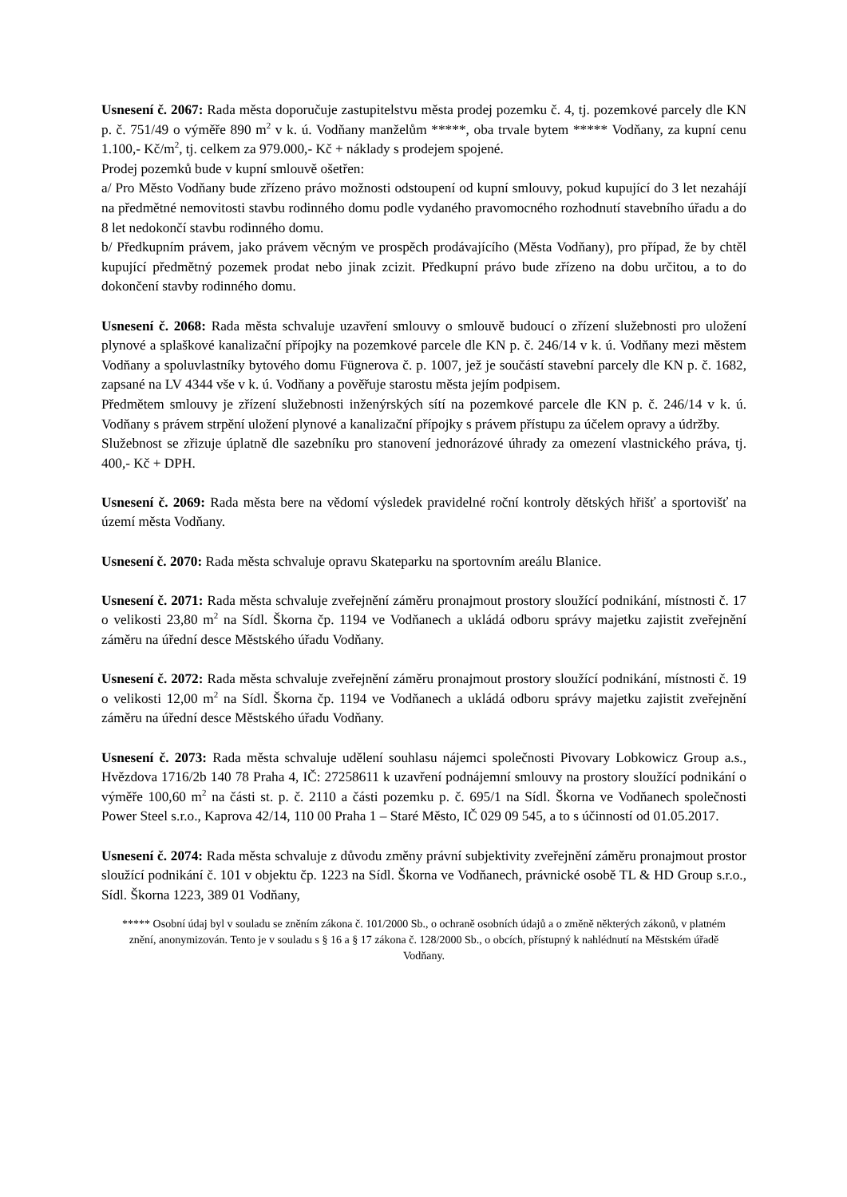Usnesení č. 2067: Rada města doporučuje zastupitelstvu města prodej pozemku č. 4, tj. pozemkové parcely dle KN p. č. 751/49 o výměře 890 m<sup>2</sup> v k. ú. Vodňany manželům *****, oba trvale bytem ***** Vodňany, za kupní cenu 1.100,- Kč/m<sup>2</sup>, tj. celkem za 979.000,- Kč + náklady s prodejem spojené.
Prodej pozemků bude v kupní smlouvě ošetřen:
a/ Pro Město Vodňany bude zřízeno právo možnosti odstoupení od kupní smlouvy, pokud kupující do 3 let nezahájí na předmětné nemovitosti stavbu rodinného domu podle vydaného pravomocného rozhodnutí stavebního úřadu a do 8 let nedokončí stavbu rodinného domu.
b/ Předkupním právem, jako právem věcným ve prospěch prodávajícího (Města Vodňany), pro případ, že by chtěl kupující předmětný pozemek prodat nebo jinak zcizit. Předkupní právo bude zřízeno na dobu určitou, a to do dokončení stavby rodinného domu.
Usnesení č. 2068: Rada města schvaluje uzavření smlouvy o smlouvě budoucí o zřízení služebnosti pro uložení plynové a splaškové kanalizační přípojky na pozemkové parcele dle KN p. č. 246/14 v k. ú. Vodňany mezi městem Vodňany a spoluvlastníky bytového domu Fügnerova č. p. 1007, jež je součástí stavební parcely dle KN p. č. 1682, zapsané na LV 4344 vše v k. ú. Vodňany a pověřuje starostu města jejím podpisem.
Předmětem smlouvy je zřízení služebnosti inženýrských sítí na pozemkové parcele dle KN p. č. 246/14 v k. ú. Vodňany s právem strpění uložení plynové a kanalizační přípojky s právem přístupu za účelem opravy a údržby.
Služebnost se zřizuje úplatně dle sazebníku pro stanovení jednorázové úhrady za omezení vlastnického práva, tj. 400,- Kč + DPH.
Usnesení č. 2069: Rada města bere na vědomí výsledek pravidelné roční kontroly dětských hřišť a sportovišť na území města Vodňany.
Usnesení č. 2070: Rada města schvaluje opravu Skateparku na sportovním areálu Blanice.
Usnesení č. 2071: Rada města schvaluje zveřejnění záměru pronajmout prostory sloužící podnikání, místnosti č. 17 o velikosti 23,80 m<sup>2</sup> na Sídl. Škorna čp. 1194 ve Vodňanech a ukládá odboru správy majetku zajistit zveřejnění záměru na úřední desce Městského úřadu Vodňany.
Usnesení č. 2072: Rada města schvaluje zveřejnění záměru pronajmout prostory sloužící podnikání, místnosti č. 19 o velikosti 12,00 m<sup>2</sup> na Sídl. Škorna čp. 1194 ve Vodňanech a ukládá odboru správy majetku zajistit zveřejnění záměru na úřední desce Městského úřadu Vodňany.
Usnesení č. 2073: Rada města schvaluje udělení souhlasu nájemci společnosti Pivovary Lobkowicz Group a.s., Hvězdova 1716/2b 140 78 Praha 4, IČ: 27258611 k uzavření podnájemní smlouvy na prostory sloužící podnikání o výměře 100,60 m<sup>2</sup> na části st. p. č. 2110 a části pozemku p. č. 695/1 na Sídl. Škorna ve Vodňanech společnosti Power Steel s.r.o., Kaprova 42/14, 110 00 Praha 1 – Staré Město, IČ 029 09 545, a to s účinností od 01.05.2017.
Usnesení č. 2074: Rada města schvaluje z důvodu změny právní subjektivity zveřejnění záměru pronajmout prostor sloužící podnikání č. 101 v objektu čp. 1223 na Sídl. Škorna ve Vodňanech, právnické osobě TL & HD Group s.r.o., Sídl. Škorna 1223, 389 01 Vodňany,
***** Osobní údaj byl v souladu se zněním zákona č. 101/2000 Sb., o ochraně osobních údajů a o změně některých zákonů, v platném znění, anonymizován. Tento je v souladu s § 16 a § 17 zákona č. 128/2000 Sb., o obcích, přístupný k nahlédnutí na Městském úřadě Vodňany.